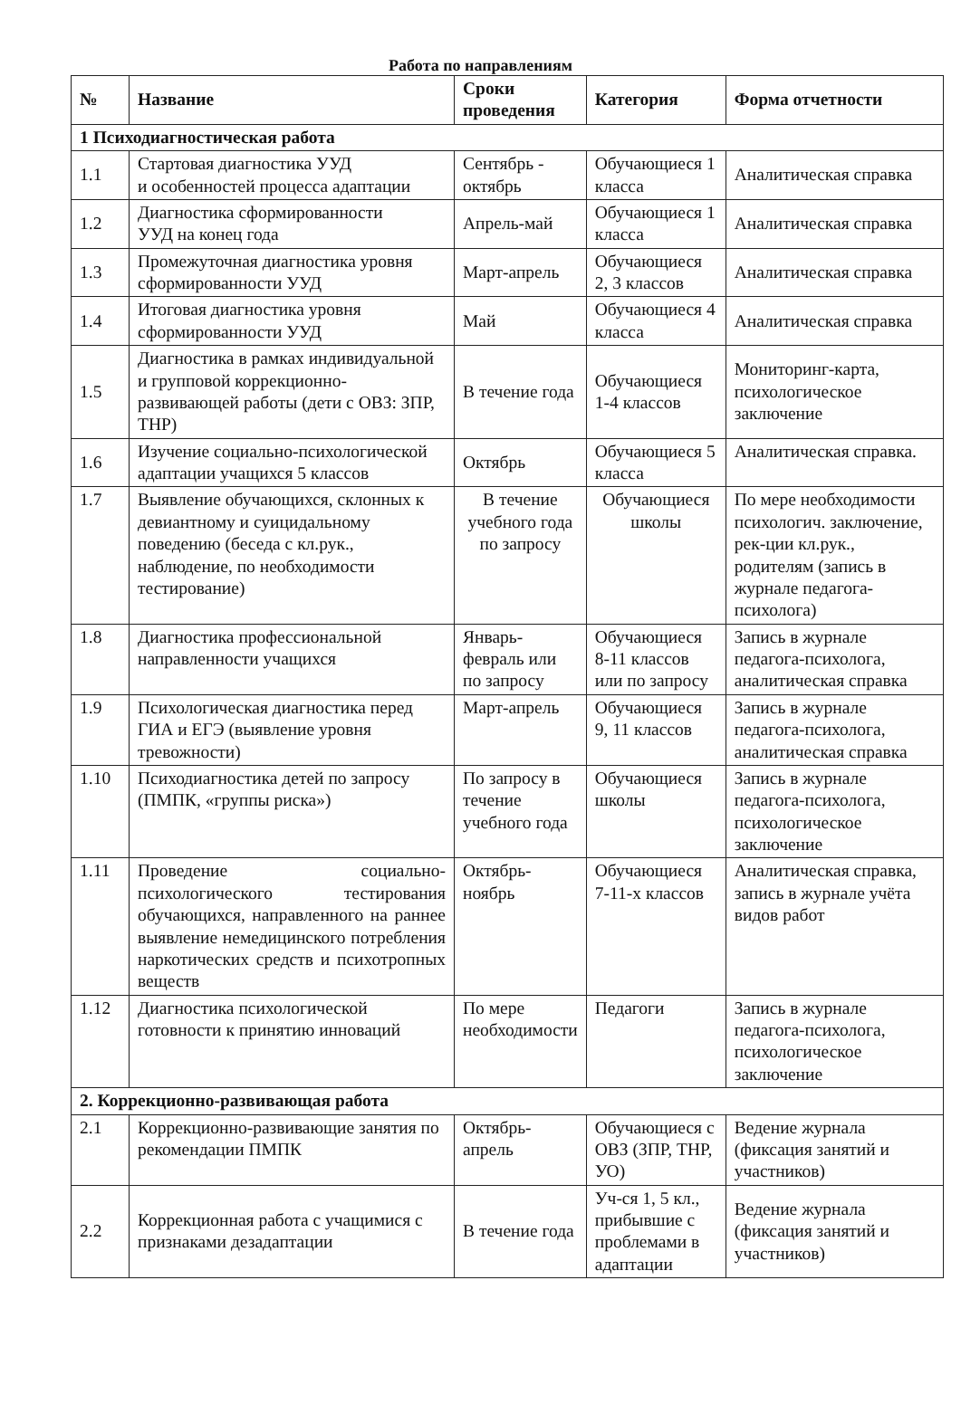Работа по направлениям
| № | Название | Сроки проведения | Категория | Форма отчетности |
| --- | --- | --- | --- | --- |
| 1 Психодиагностическая работа | | | | |
| 1.1 | Стартовая диагностика УУД и особенностей процесса адаптации | Сентябрь - октябрь | Обучающиеся 1 класса | Аналитическая справка |
| 1.2 | Диагностика сформированности УУД на конец года | Апрель-май | Обучающиеся 1 класса | Аналитическая справка |
| 1.3 | Промежуточная диагностика уровня сформированности УУД | Март-апрель | Обучающиеся 2, 3 классов | Аналитическая справка |
| 1.4 | Итоговая диагностика уровня сформированности УУД | Май | Обучающиеся 4 класса | Аналитическая справка |
| 1.5 | Диагностика в рамках индивидуальной и групповой коррекционно-развивающей работы (дети с ОВЗ: ЗПР, ТНР) | В течение года | Обучающиеся 1-4 классов | Мониторинг-карта, психологическое заключение |
| 1.6 | Изучение социально-психологической адаптации учащихся 5 классов | Октябрь | Обучающиеся 5 класса | Аналитическая справка. |
| 1.7 | Выявление обучающихся, склонных к девиантному и суицидальному поведению (беседа с кл.рук., наблюдение, по необходимости тестирование) | В течение учебного года по запросу | Обучающиеся школы | По мере необходимости психологич. заключение, рек-ции кл.рук., родителям (запись в журнале педагога-психолога) |
| 1.8 | Диагностика профессиональной направленности учащихся | Январь-февраль или по запросу | Обучающиеся 8-11 классов или по запросу | Запись в журнале педагога-психолога, аналитическая справка |
| 1.9 | Психологическая диагностика перед ГИА и ЕГЭ (выявление уровня тревожности) | Март-апрель | Обучающиеся 9, 11 классов | Запись в журнале педагога-психолога, аналитическая справка |
| 1.10 | Психодиагностика детей по запросу (ПМПК, «группы риска») | По запросу в течение учебного года | Обучающиеся школы | Запись в журнале педагога-психолога, психологическое заключение |
| 1.11 | Проведение социально-психологического тестирования обучающихся, направленного на раннее выявление немедицинского потребления наркотических средств и психотропных веществ | Октябрь-ноябрь | Обучающиеся 7-11-х классов | Аналитическая справка, запись в журнале учёта видов работ |
| 1.12 | Диагностика психологической готовности к принятию инноваций | По мере необходимости | Педагоги | Запись в журнале педагога-психолога, психологическое заключение |
| 2. Коррекционно-развивающая работа | | | | |
| 2.1 | Коррекционно-развивающие занятия по рекомендации ПМПК | Октябрь-апрель | Обучающиеся с ОВЗ (ЗПР, ТНР, УО) | Ведение журнала (фиксация занятий и участников) |
| 2.2 | Коррекционная работа с учащимися с признаками дезадаптации | В течение года | Уч-ся 1, 5 кл., прибывшие с проблемами в адаптации | Ведение журнала (фиксация занятий и участников) |